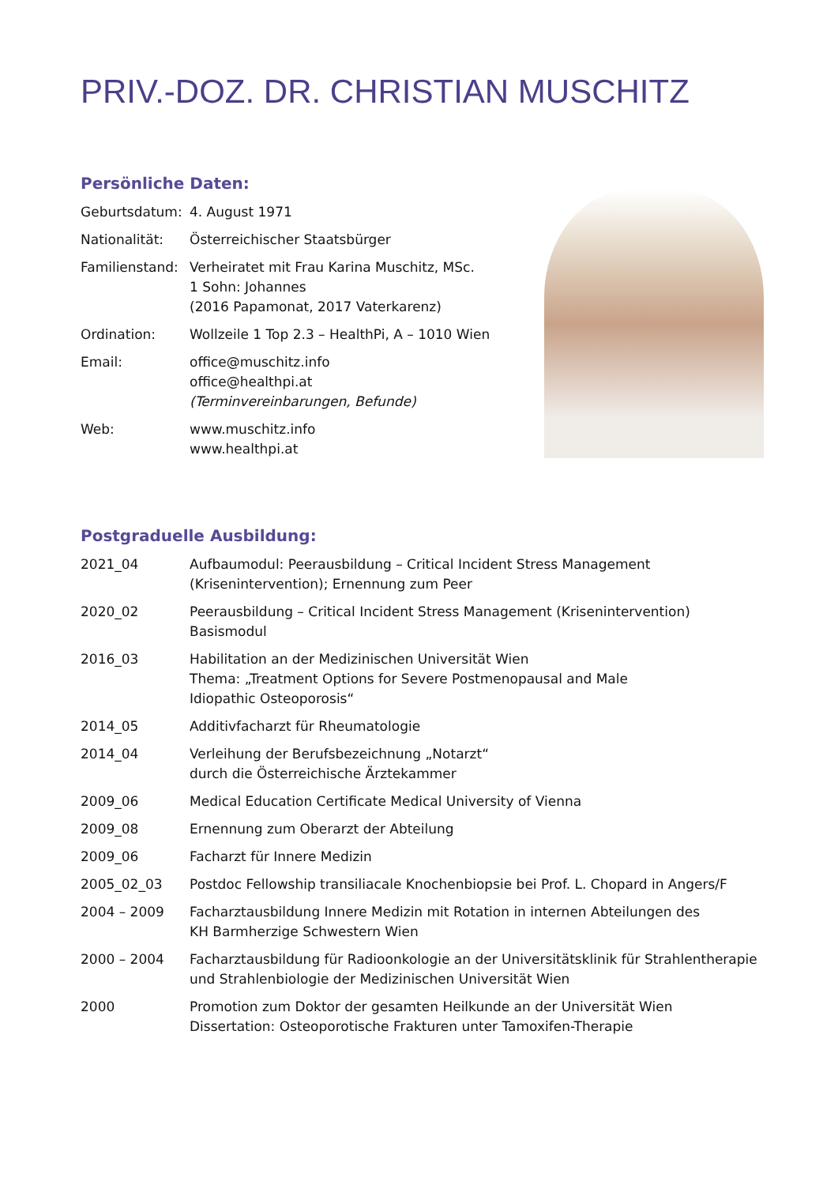PRIV.-DOZ. DR. CHRISTIAN MUSCHITZ
Persönliche Daten:
Geburtsdatum: 4. August 1971
Nationalität: Österreichischer Staatsbürger
Familienstand:
Verheiratet mit Frau Karina Muschitz, MSc.
1 Sohn: Johannes
(2016 Papamonat, 2017 Vaterkarenz)
Ordination: Wollzeile 1 Top 2.3 – HealthPi, A – 1010 Wien
Email: office@muschitz.info
office@healthpi.at
(Terminvereinbarungen, Befunde)
Web: www.muschitz.info
www.healthpi.at
Postgraduelle Ausbildung:
2021_04 Aufbaumodul: Peerausbildung – Critical Incident Stress Management
(Krisenintervention); Ernennung zum Peer
2020_02 Peerausbildung – Critical Incident Stress Management (Krisenintervention)
Basismodul
2016_03 Habilitation an der Medizinischen Universität Wien
Thema: „Treatment Options for Severe Postmenopausal and Male
Idiopathic Osteoporosis“
2014_05 Additivfacharzt für Rheumatologie
2014_04 Verleihung der Berufsbezeichnung „Notarzt“
durch die Österreichische Ärztekammer
2009_06 Medical Education Certificate Medical University of Vienna
2009_08 Ernennung zum Oberarzt der Abteilung
2009_06 Facharzt für Innere Medizin
2005_02_03 Postdoc Fellowship transiliacale Knochenbiopsie bei Prof. L. Chopard in Angers/F
2004 – 2009 Facharztausbildung Innere Medizin mit Rotation in internen Abteilungen des
KH Barmherzige Schwestern Wien
2000 – 2004 Facharztausbildung für Radioonkologie an der Universitätsklinik für Strahlentherapie
und Strahlenbiologie der Medizinischen Universität Wien
2000 Promotion zum Doktor der gesamten Heilkunde an der Universität Wien
Dissertation: Osteoporotische Frakturen unter Tamoxifen-Therapie